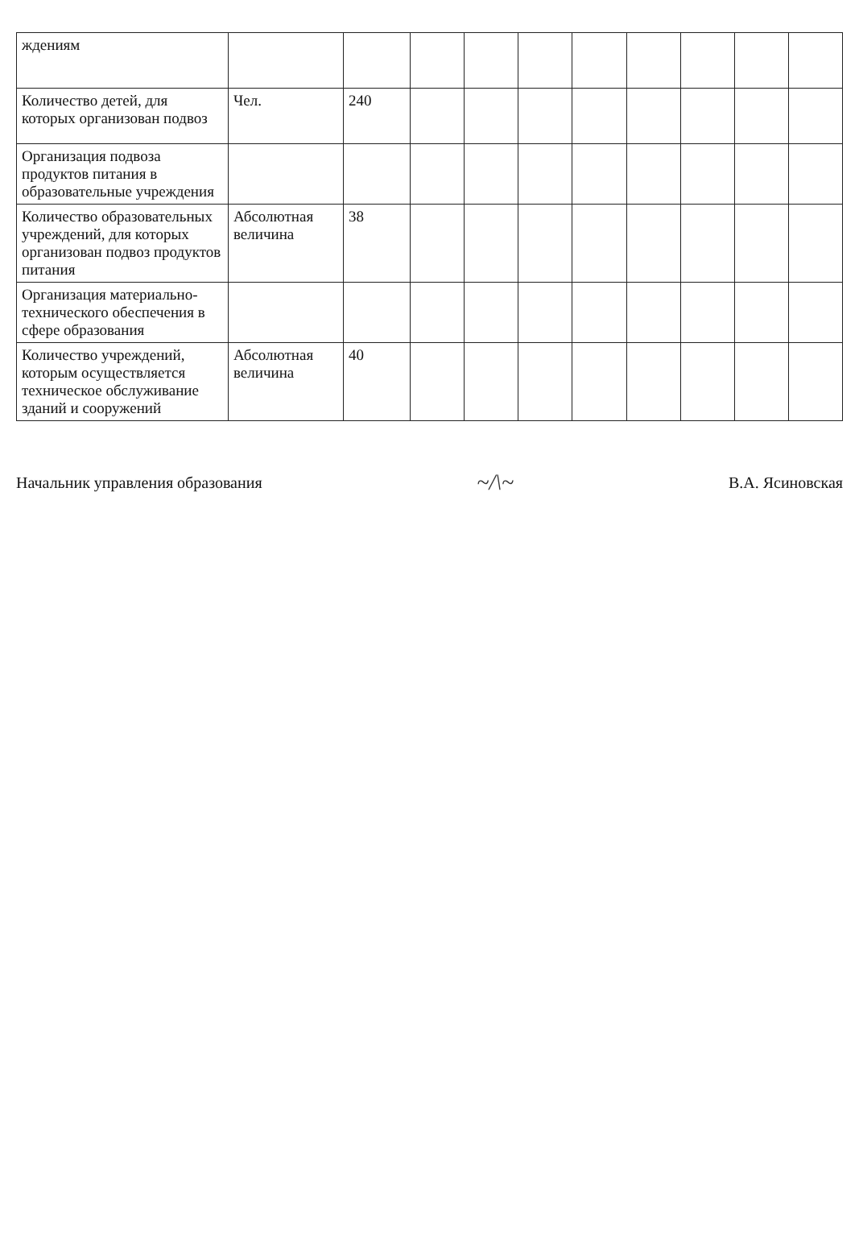| ждениям | | | | | | | | | | |
| Количество детей, для которых организован подвоз | Чел. | 240 | | | | | | | | |
| Организация подвоза продуктов питания в образовательные учреждения | | | | | | | | | | |
| Количество образовательных учреждений, для которых организован подвоз продуктов питания | Абсолютная величина | 38 | | | | | | | | |
| Организация материально-технического обеспечения в сфере образования | | | | | | | | | | |
| Количество учреждений, которым осуществляется техническое обслуживание зданий и сооружений | Абсолютная величина | 40 | | | | | | | | |
Начальник управления образования ~/\~ В.А. Ясиновская